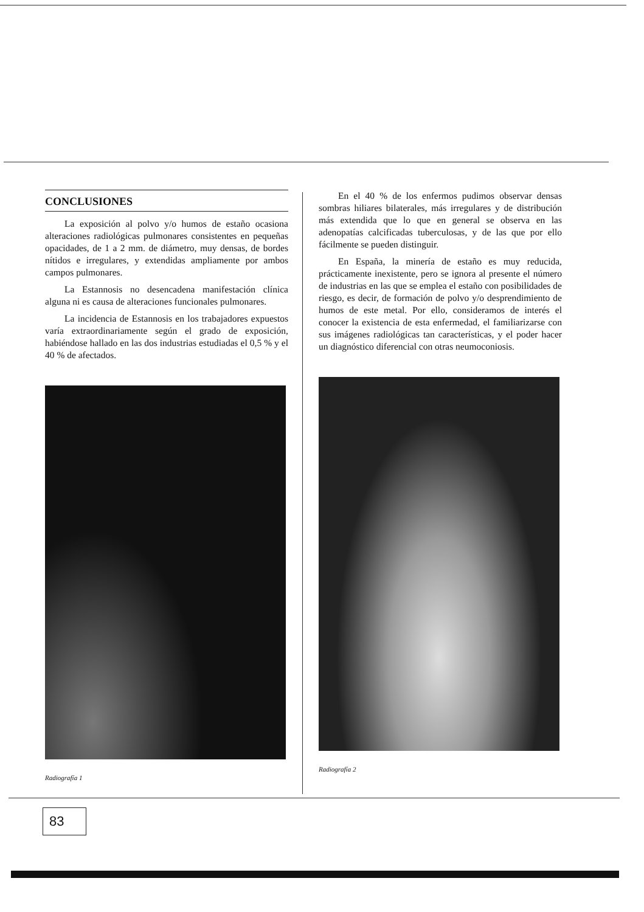CONCLUSIONES
La exposición al polvo y/o humos de estaño ocasiona alteraciones radiológicas pulmonares consistentes en pequeñas opacidades, de 1 a 2 mm. de diámetro, muy densas, de bordes nítidos e irregulares, y extendidas ampliamente por ambos campos pulmonares.
La Estannosis no desencadena manifestación clínica alguna ni es causa de alteraciones funcionales pulmonares.
La incidencia de Estannosis en los trabajadores expuestos varía extraordinariamente según el grado de exposición, habiéndose hallado en las dos industrias estudiadas el 0,5 % y el 40 % de afectados.
Radiografía 1
En el 40 % de los enfermos pudimos observar densas sombras hiliares bilaterales, más irregulares y de distribución más extendida que lo que en general se observa en las adenopatías calcificadas tuberculosas, y de las que por ello fácilmente se pueden distinguir.
En España, la minería de estaño es muy reducida, prácticamente inexistente, pero se ignora al presente el número de industrias en las que se emplea el estaño con posibilidades de riesgo, es decir, de formación de polvo y/o desprendimiento de humos de este metal. Por ello, consideramos de interés el conocer la existencia de esta enfermedad, el familiarizarse con sus imágenes radiológicas tan características, y el poder hacer un diagnóstico diferencial con otras neumoconiosis.
Radiografía 2
83